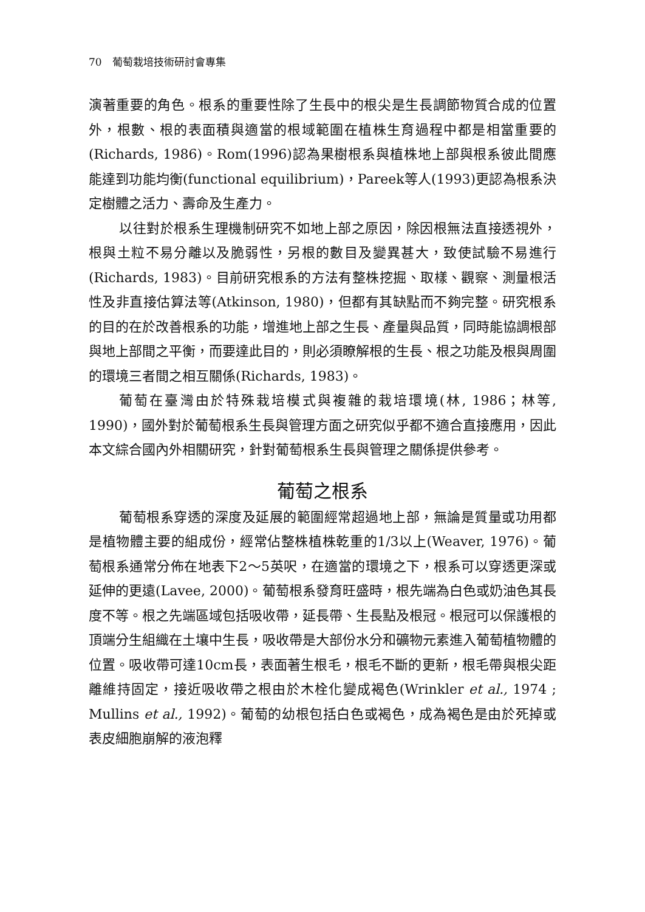70　葡萄栽培技術研討會專集
演著重要的角色。根系的重要性除了生長中的根尖是生長調節物質合成的位置外，根數、根的表面積與適當的根域範圍在植株生育過程中都是相當重要的(Richards, 1986)。Rom(1996)認為果樹根系與植株地上部與根系彼此間應能達到功能均衡(functional equilibrium)，Pareek等人(1993)更認為根系決定樹體之活力、壽命及生產力。
以往對於根系生理機制研究不如地上部之原因，除因根無法直接透視外，根與土粒不易分離以及脆弱性，另根的數目及變異甚大，致使試驗不易進行(Richards, 1983)。目前研究根系的方法有整株挖掘、取樣、觀察、測量根活性及非直接估算法等(Atkinson, 1980)，但都有其缺點而不夠完整。研究根系的目的在於改善根系的功能，增進地上部之生長、產量與品質，同時能協調根部與地上部間之平衡，而要達此目的，則必須瞭解根的生長、根之功能及根與周圍的環境三者間之相互關係(Richards, 1983)。
葡萄在臺灣由於特殊栽培模式與複雜的栽培環境(林, 1986；林等, 1990)，國外對於葡萄根系生長與管理方面之研究似乎都不適合直接應用，因此本文綜合國內外相關研究，針對葡萄根系生長與管理之關係提供參考。
葡萄之根系
葡萄根系穿透的深度及延展的範圍經常超過地上部，無論是質量或功用都是植物體主要的組成份，經常佔整株植株乾重的1/3以上(Weaver, 1976)。葡萄根系通常分佈在地表下2～5英呎，在適當的環境之下，根系可以穿透更深或延伸的更遠(Lavee, 2000)。葡萄根系發育旺盛時，根先端為白色或奶油色其長度不等。根之先端區域包括吸收帶，延長帶、生長點及根冠。根冠可以保護根的頂端分生組織在土壤中生長，吸收帶是大部份水分和礦物元素進入葡萄植物體的位置。吸收帶可達10cm長，表面著生根毛，根毛不斷的更新，根毛帶與根尖距離維持固定，接近吸收帶之根由於木栓化變成褐色(Wrinkler et al., 1974 ; Mullins et al., 1992)。葡萄的幼根包括白色或褐色，成為褐色是由於死掉或表皮細胞崩解的液泡釋